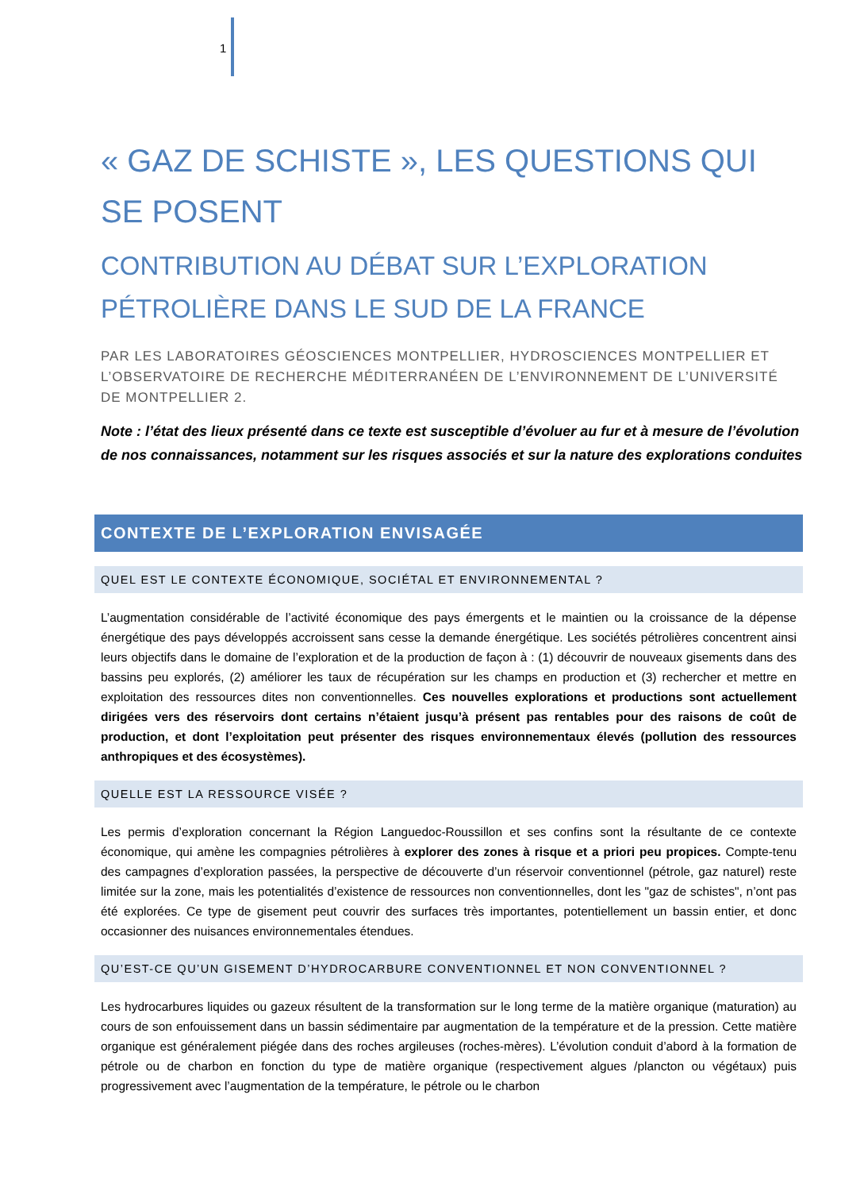1
« GAZ DE SCHISTE », LES QUESTIONS QUI SE POSENT
CONTRIBUTION AU DÉBAT SUR L’EXPLORATION PÉTROLIÈRE DANS LE SUD DE LA FRANCE
PAR LES LABORATOIRES GÉOSCIENCES MONTPELLIER, HYDROSCIENCES MONTPELLIER ET L’OBSERVATOIRE DE RECHERCHE MÉDITERRANÉEN DE L’ENVIRONNEMENT DE L’UNIVERSITÉ DE MONTPELLIER 2.
Note : l’état des lieux présenté dans ce texte est susceptible d’évoluer au fur et à mesure de l’évolution de nos connaissances, notamment sur les risques associés et sur la nature des explorations conduites
CONTEXTE DE L’EXPLORATION ENVISAGÉE
QUEL EST LE CONTEXTE ÉCONOMIQUE, SOCIÉTAL ET ENVIRONNEMENTAL ?
L’augmentation considérable de l’activité économique des pays émergents et le maintien ou la croissance de la dépense énergétique des pays développés accroissent sans cesse la demande énergétique. Les sociétés pétrolières concentrent ainsi leurs objectifs dans le domaine de l’exploration et de la production de façon à : (1) découvrir de nouveaux gisements dans des bassins peu explorés, (2) améliorer les taux de récupération sur les champs en production et (3) rechercher et mettre en exploitation des ressources dites non conventionnelles. Ces nouvelles explorations et productions sont actuellement dirigées vers des réservoirs dont certains n’étaient jusqu’à présent pas rentables pour des raisons de coût de production, et dont l’exploitation peut présenter des risques environnementaux élevés (pollution des ressources anthropiques et des écosystèmes).
QUELLE EST LA RESSOURCE VISÉE ?
Les permis d’exploration concernant la Région Languedoc-Roussillon et ses confins sont la résultante de ce contexte économique, qui amène les compagnies pétrolières à explorer des zones à risque et a priori peu propices. Compte-tenu des campagnes d’exploration passées, la perspective de découverte d’un réservoir conventionnel (pétrole, gaz naturel) reste limitée sur la zone, mais les potentialités d’existence de ressources non conventionnelles, dont les "gaz de schistes", n’ont pas été explorées. Ce type de gisement peut couvrir des surfaces très importantes, potentiellement un bassin entier, et donc occasionner des nuisances environnementales étendues.
QU’EST-CE QU’UN GISEMENT D’HYDROCARBURE CONVENTIONNEL ET NON CONVENTIONNEL ?
Les hydrocarbures liquides ou gazeux résultent de la transformation sur le long terme de la matière organique (maturation) au cours de son enfouissement dans un bassin sédimentaire par augmentation de la température et de la pression. Cette matière organique est généralement piégée dans des roches argileuses (roches-mères). L’évolution conduit d’abord à la formation de pétrole ou de charbon en fonction du type de matière organique (respectivement algues /plancton ou végétaux) puis progressivement avec l’augmentation de la température, le pétrole ou le charbon